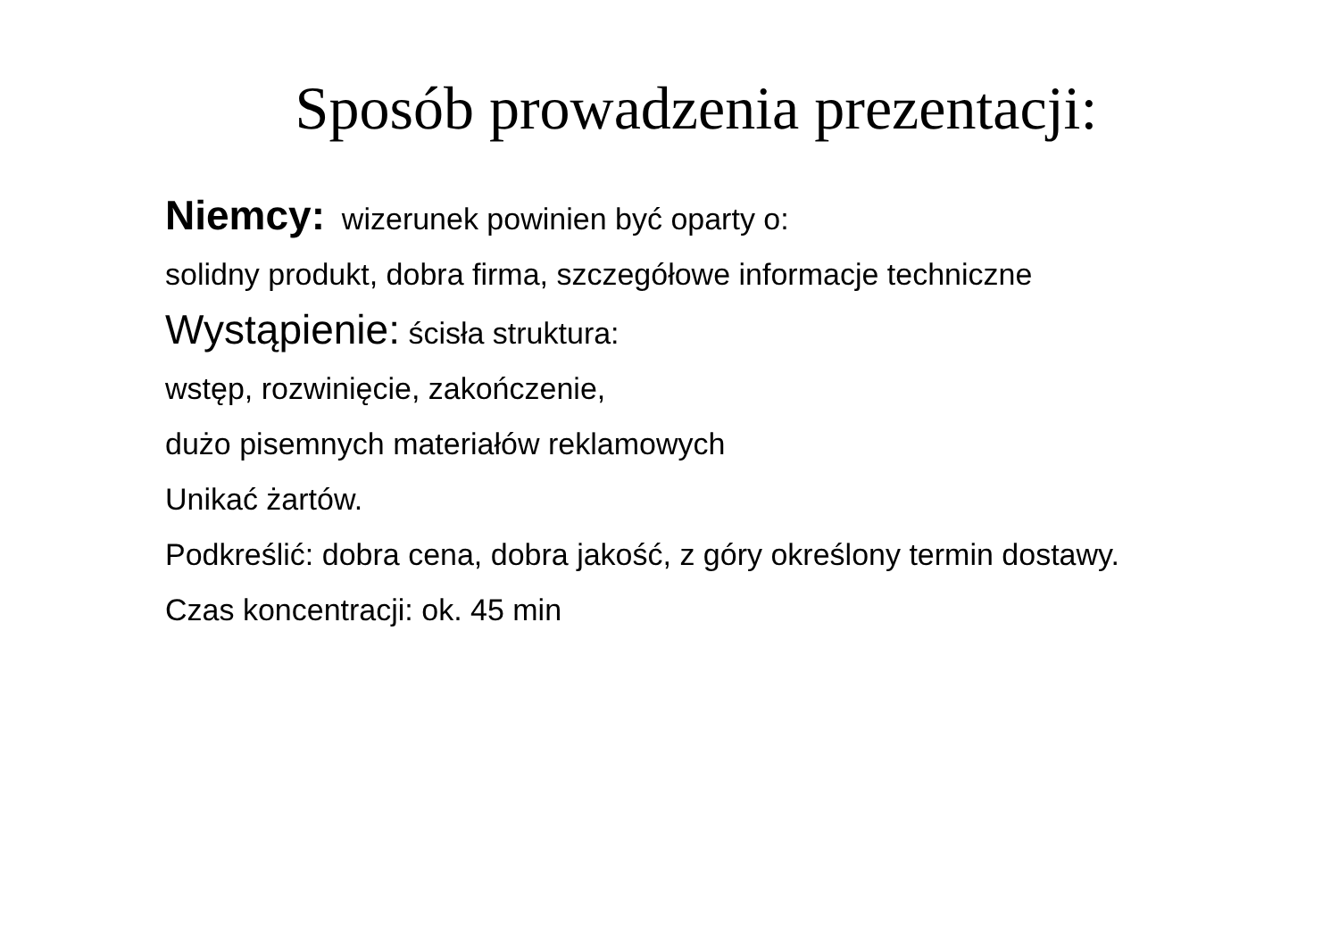Sposób prowadzenia prezentacji:
Niemcy: wizerunek powinien być oparty o:
solidny produkt, dobra firma, szczegółowe informacje techniczne
Wystąpienie: ścisła struktura:
wstęp, rozwinięcie, zakończenie,
dużo pisemnych materiałów reklamowych
Unikać żartów.
Podkreślić: dobra cena, dobra jakość, z góry określony termin dostawy.
Czas koncentracji: ok. 45 min